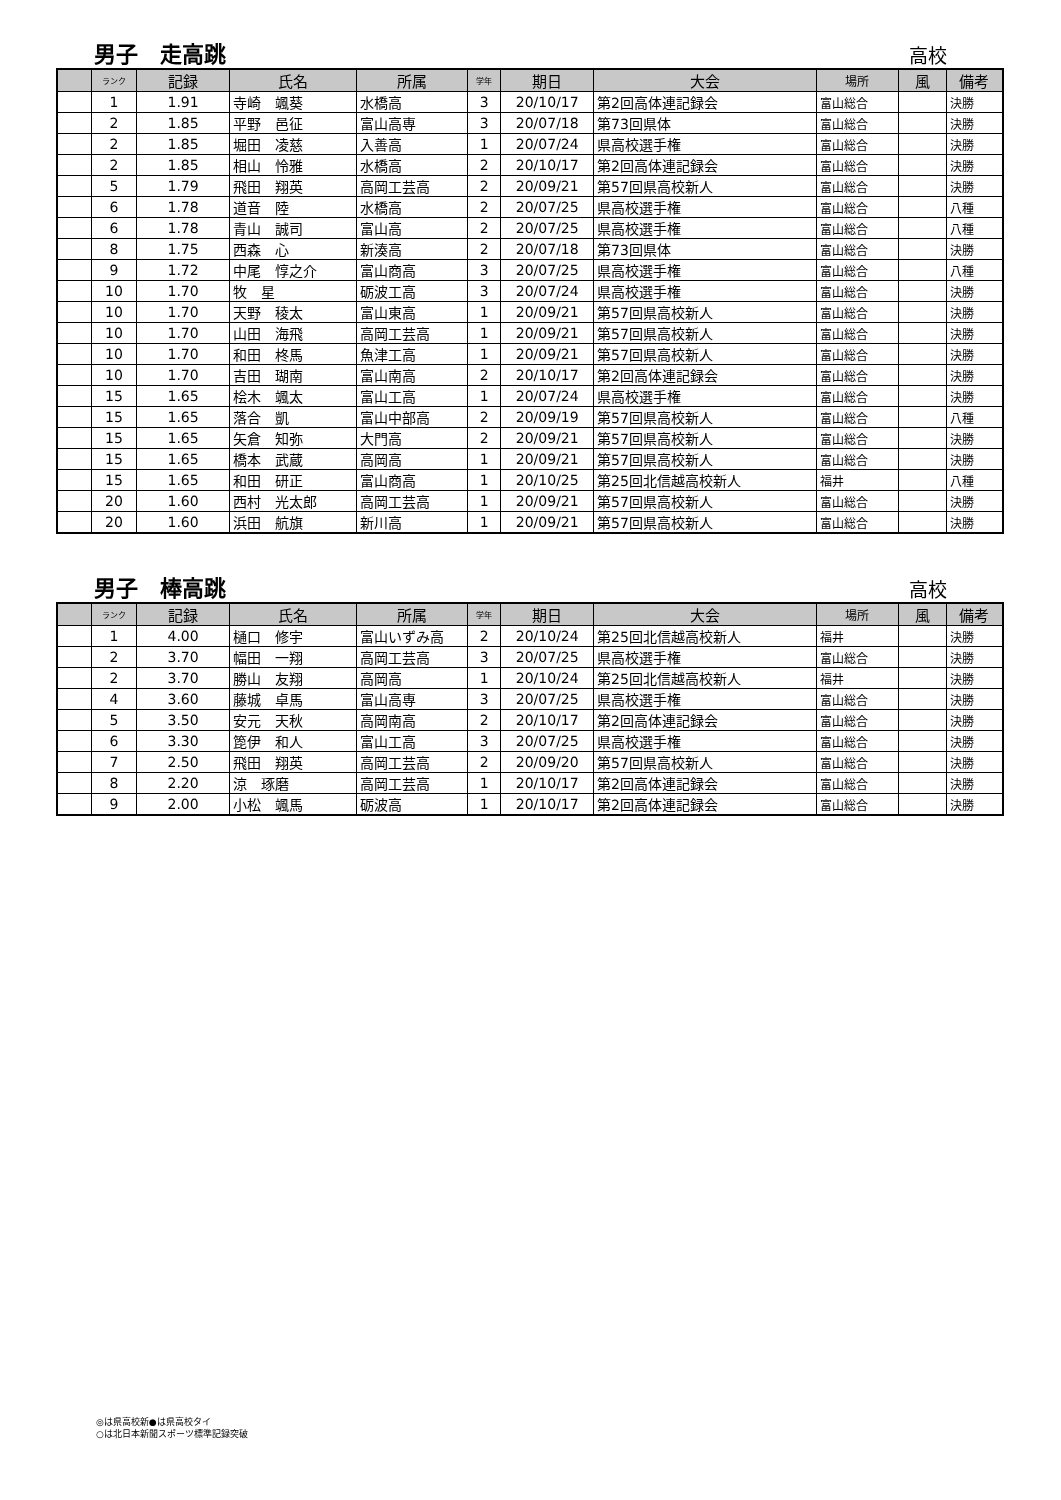男子　走高跳
高校
| | ランク | 記録 | 氏名 | 所属 | 学年 | 期日 | 大会 | 場所 | 風 | 備考 |
| --- | --- | --- | --- | --- | --- | --- | --- | --- | --- | --- |
| | 1 | 1.91 | 寺崎 颯葵 | 水橋高 | 3 | 20/10/17 | 第2回高体連記録会 | 富山総合 | | 決勝 |
| | 2 | 1.85 | 平野 邑征 | 富山高専 | 3 | 20/07/18 | 第73回県体 | 富山総合 | | 決勝 |
| | 2 | 1.85 | 堀田 凌慈 | 入善高 | 1 | 20/07/24 | 県高校選手権 | 富山総合 | | 決勝 |
| | 2 | 1.85 | 相山 怜雅 | 水橋高 | 2 | 20/10/17 | 第2回高体連記録会 | 富山総合 | | 決勝 |
| | 5 | 1.79 | 飛田 翔英 | 高岡工芸高 | 2 | 20/09/21 | 第57回県高校新人 | 富山総合 | | 決勝 |
| | 6 | 1.78 | 道音 陸 | 水橋高 | 2 | 20/07/25 | 県高校選手権 | 富山総合 | | 八種 |
| | 6 | 1.78 | 青山 誠司 | 富山高 | 2 | 20/07/25 | 県高校選手権 | 富山総合 | | 八種 |
| | 8 | 1.75 | 西森 心 | 新湊高 | 2 | 20/07/18 | 第73回県体 | 富山総合 | | 決勝 |
| | 9 | 1.72 | 中尾 惇之介 | 富山商高 | 3 | 20/07/25 | 県高校選手権 | 富山総合 | | 八種 |
| | 10 | 1.70 | 牧 星 | 砺波工高 | 3 | 20/07/24 | 県高校選手権 | 富山総合 | | 決勝 |
| | 10 | 1.70 | 天野 稜太 | 富山東高 | 1 | 20/09/21 | 第57回県高校新人 | 富山総合 | | 決勝 |
| | 10 | 1.70 | 山田 海飛 | 高岡工芸高 | 1 | 20/09/21 | 第57回県高校新人 | 富山総合 | | 決勝 |
| | 10 | 1.70 | 和田 柊馬 | 魚津工高 | 1 | 20/09/21 | 第57回県高校新人 | 富山総合 | | 決勝 |
| | 10 | 1.70 | 吉田 瑚南 | 富山南高 | 2 | 20/10/17 | 第2回高体連記録会 | 富山総合 | | 決勝 |
| | 15 | 1.65 | 桧木 颯太 | 富山工高 | 1 | 20/07/24 | 県高校選手権 | 富山総合 | | 決勝 |
| | 15 | 1.65 | 落合 凱 | 富山中部高 | 2 | 20/09/19 | 第57回県高校新人 | 富山総合 | | 八種 |
| | 15 | 1.65 | 矢倉 知弥 | 大門高 | 2 | 20/09/21 | 第57回県高校新人 | 富山総合 | | 決勝 |
| | 15 | 1.65 | 橋本 武蔵 | 高岡高 | 1 | 20/09/21 | 第57回県高校新人 | 富山総合 | | 決勝 |
| | 15 | 1.65 | 和田 研正 | 富山商高 | 1 | 20/10/25 | 第25回北信越高校新人 | 福井 | | 八種 |
| | 20 | 1.60 | 西村 光太郎 | 高岡工芸高 | 1 | 20/09/21 | 第57回県高校新人 | 富山総合 | | 決勝 |
| | 20 | 1.60 | 浜田 航旗 | 新川高 | 1 | 20/09/21 | 第57回県高校新人 | 富山総合 | | 決勝 |
男子　棒高跳
高校
| | ランク | 記録 | 氏名 | 所属 | 学年 | 期日 | 大会 | 場所 | 風 | 備考 |
| --- | --- | --- | --- | --- | --- | --- | --- | --- | --- | --- |
| | 1 | 4.00 | 樋口 修宇 | 富山いずみ高 | 2 | 20/10/24 | 第25回北信越高校新人 | 福井 | | 決勝 |
| | 2 | 3.70 | 幅田 一翔 | 高岡工芸高 | 3 | 20/07/25 | 県高校選手権 | 富山総合 | | 決勝 |
| | 2 | 3.70 | 勝山 友翔 | 高岡高 | 1 | 20/10/24 | 第25回北信越高校新人 | 福井 | | 決勝 |
| | 4 | 3.60 | 藤城 卓馬 | 富山高専 | 3 | 20/07/25 | 県高校選手権 | 富山総合 | | 決勝 |
| | 5 | 3.50 | 安元 天秋 | 高岡南高 | 2 | 20/10/17 | 第2回高体連記録会 | 富山総合 | | 決勝 |
| | 6 | 3.30 | 箆伊 和人 | 富山工高 | 3 | 20/07/25 | 県高校選手権 | 富山総合 | | 決勝 |
| | 7 | 2.50 | 飛田 翔英 | 高岡工芸高 | 2 | 20/09/20 | 第57回県高校新人 | 富山総合 | | 決勝 |
| | 8 | 2.20 | 涼 琢磨 | 高岡工芸高 | 1 | 20/10/17 | 第2回高体連記録会 | 富山総合 | | 決勝 |
| | 9 | 2.00 | 小松 颯馬 | 砺波高 | 1 | 20/10/17 | 第2回高体連記録会 | 富山総合 | | 決勝 |
◎は県高校新●は県高校タイ
○は北日本新聞スポーツ標準記録突破